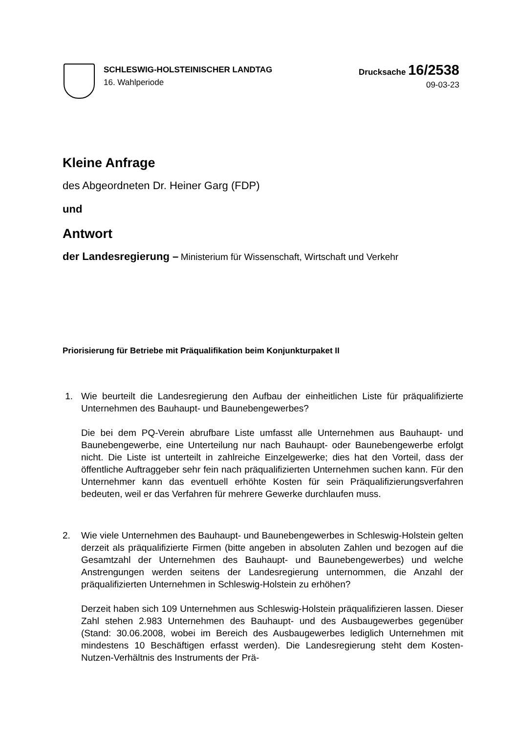SCHLESWIG-HOLSTEINISCHER LANDTAG
16. Wahlperiode
Drucksache 16/2538
09-03-23
Kleine Anfrage
des Abgeordneten Dr. Heiner Garg (FDP)
und
Antwort
der Landesregierung – Ministerium für Wissenschaft, Wirtschaft und Verkehr
Priorisierung für Betriebe mit Präqualifikation beim Konjunkturpaket II
1. Wie beurteilt die Landesregierung den Aufbau der einheitlichen Liste für präqualifizierte Unternehmen des Bauhaupt- und Baunebengewerbes?
Die bei dem PQ-Verein abrufbare Liste umfasst alle Unternehmen aus Bauhaupt- und Baunebengewerbe, eine Unterteilung nur nach Bauhaupt- oder Baunebengewerbe erfolgt nicht. Die Liste ist unterteilt in zahlreiche Einzelgewerke; dies hat den Vorteil, dass der öffentliche Auftraggeber sehr fein nach präqualifizierten Unternehmen suchen kann. Für den Unternehmer kann das eventuell erhöhte Kosten für sein Präqualifizierungsverfahren bedeuten, weil er das Verfahren für mehrere Gewerke durchlaufen muss.
2. Wie viele Unternehmen des Bauhaupt- und Baunebengewerbes in Schleswig-Holstein gelten derzeit als präqualifizierte Firmen (bitte angeben in absoluten Zahlen und bezogen auf die Gesamtzahl der Unternehmen des Bauhaupt- und Baunebengewerbes) und welche Anstrengungen werden seitens der Landesregierung unternommen, die Anzahl der präqualifizierten Unternehmen in Schleswig-Holstein zu erhöhen?
Derzeit haben sich 109 Unternehmen aus Schleswig-Holstein präqualifizieren lassen. Dieser Zahl stehen 2.983 Unternehmen des Bauhaupt- und des Ausbaugewerbes gegenüber (Stand: 30.06.2008, wobei im Bereich des Ausbaugewerbes lediglich Unternehmen mit mindestens 10 Beschäftigen erfasst werden). Die Landesregierung steht dem Kosten-Nutzen-Verhältnis des Instruments der Prä-